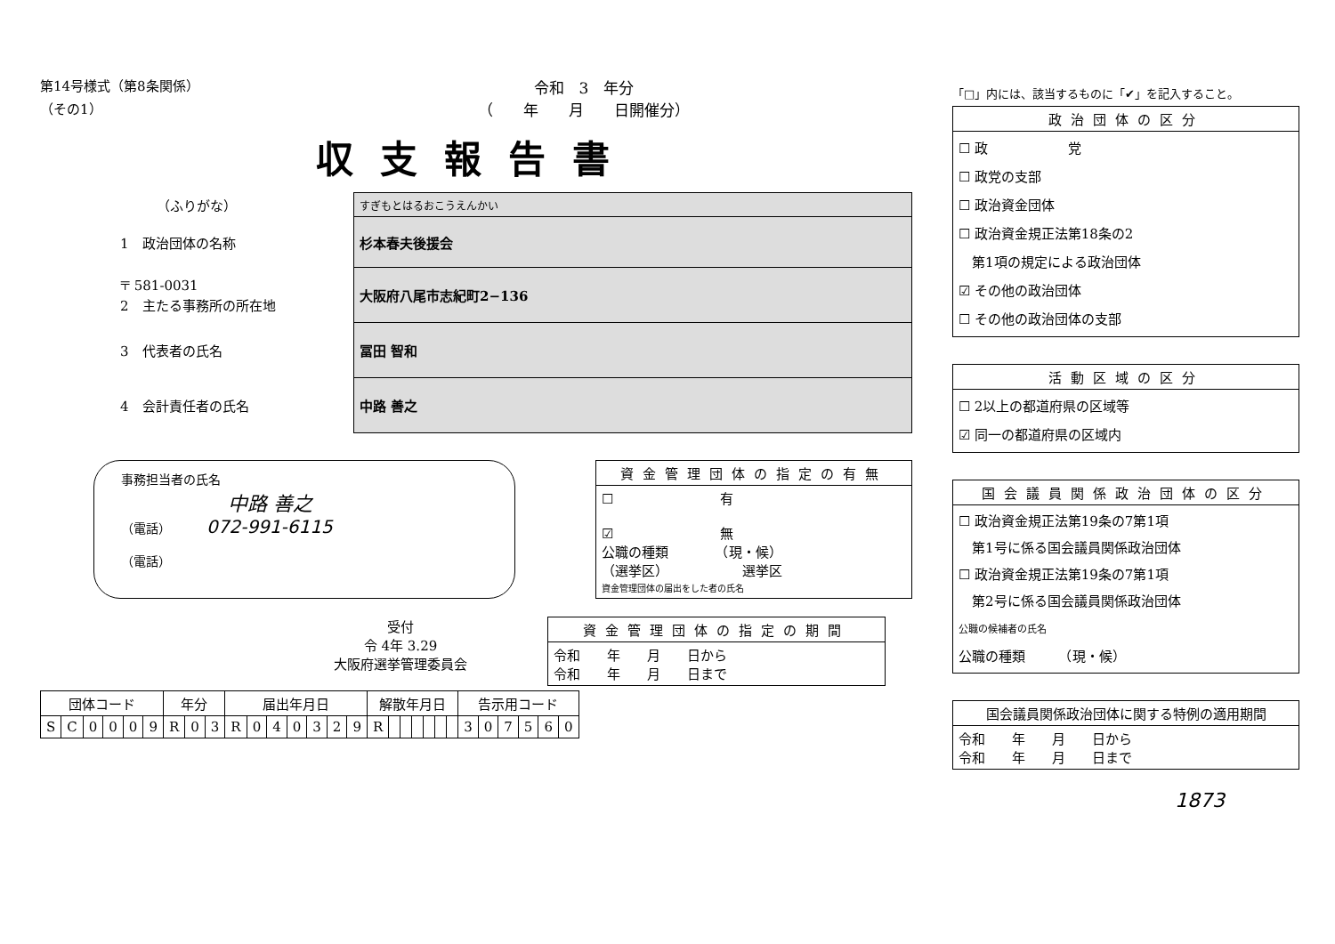第14号様式（第8条関係）
（その1）
令和　3　年分
（　　年　　月　　日開催分）
収支報告書
| （ふりがな） | すぎもとはるおこうえんかい |
| 1 政治団体の名称 | 杉本春夫後援会 |
| 〒 581-0031 2 主たる事務所の所在地 | 大阪府八尾市志紀町2−136 |
| 3 代表者の氏名 | 冨田 智和 |
| 4 会計責任者の氏名 | 中路 善之 |
事務担当者の氏名
中路 善之
（電話） 072-991-6115
（電話）
| 資金管理団体の指定の有無 |
| --- |
| ☐ 有 ☑ 無 公職の種類 （現・候） （選挙区） 選挙区 資金管理団体の届出をした者の氏名 |
受付
令 4年 3.29
大阪府選挙管理委員会
| 資金管理団体の指定の期間 |
| --- |
| 令和 年 月 日から 令和 年 月 日まで |
| 団体コード | | | | | | 年分 | | | 届出年月日 | | | | | | | 解散年月日 | | | | | | | 告示用コード | | | | | |
| --- | --- | --- | --- | --- | --- | --- | --- | --- | --- | --- | --- | --- | --- | --- | --- | --- | --- | --- | --- | --- | --- | --- | --- | --- | --- | --- | --- | --- |
| S | C | 0 | 0 | 0 | 9 | R | 0 | 3 | R | 0 | 4 | 0 | 3 | 2 | 9 | R | | | | | | | 3 | 0 | 7 | 5 | 6 | 0 |
「□」内には、該当するものに「✔」を記入すること。
| 政治団体の区分 |
| --- |
| ☐ 政 党 ☐ 政党の支部 ☐ 政治資金団体 ☐ 政治資金規正法第18条の2 第1項の規定による政治団体 ☑ その他の政治団体 ☐ その他の政治団体の支部 |
| 活動区域の区分 |
| --- |
| ☐ 2以上の都道府県の区域等 ☑ 同一の都道府県の区域内 |
| 国会議員関係政治団体の区分 |
| --- |
| ☐ 政治資金規正法第19条の7第1項 第1号に係る国会議員関係政治団体 ☐ 政治資金規正法第19条の7第1項 第2号に係る国会議員関係政治団体 公職の候補者の氏名 公職の種類 （現・候） |
| 国会議員関係政治団体に関する特例の適用期間 |
| --- |
| 令和 年 月 日から 令和 年 月 日まで |
1873